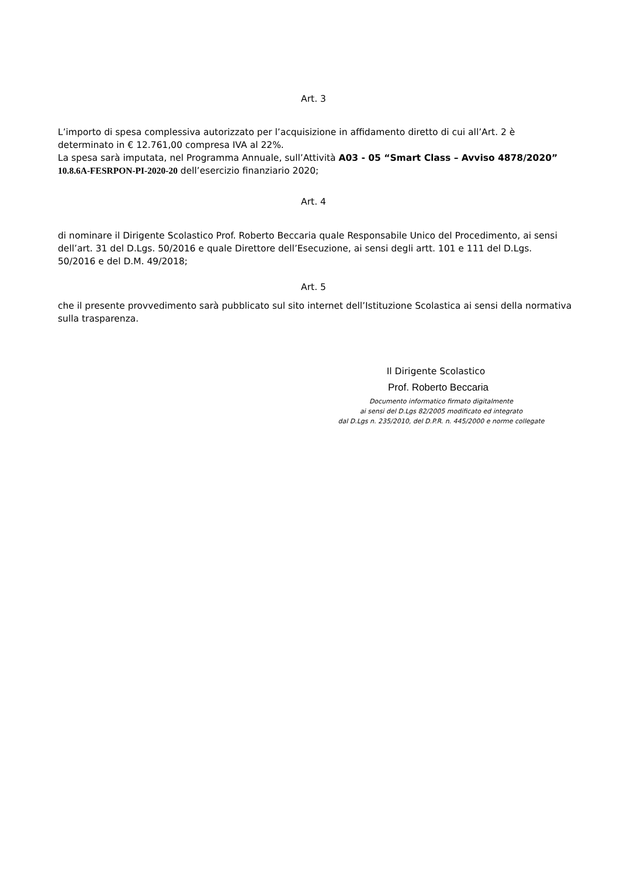Art. 3
L’importo di spesa complessiva autorizzato per l’acquisizione in affidamento diretto di cui all’Art. 2 è determinato in € 12.761,00 compresa IVA al 22%.
La spesa sarà imputata, nel Programma Annuale, sull’Attività A03 - 05 “Smart Class – Avviso 4878/2020” 10.8.6A-FESRPON-PI-2020-20 dell’esercizio finanziario 2020;
Art. 4
di nominare il Dirigente Scolastico Prof. Roberto Beccaria quale Responsabile Unico del Procedimento, ai sensi dell’art. 31 del D.Lgs. 50/2016 e quale Direttore dell’Esecuzione, ai sensi degli artt. 101 e 111 del D.Lgs. 50/2016 e del D.M. 49/2018;
Art. 5
che il presente provvedimento sarà pubblicato sul sito internet dell’Istituzione Scolastica ai sensi della normativa sulla trasparenza.
Il Dirigente Scolastico
Prof. Roberto Beccaria
Documento informatico firmato digitalmente
ai sensi del D.Lgs 82/2005 modificato ed integrato
dal D.Lgs n. 235/2010, del D.P.R. n. 445/2000 e norme collegate